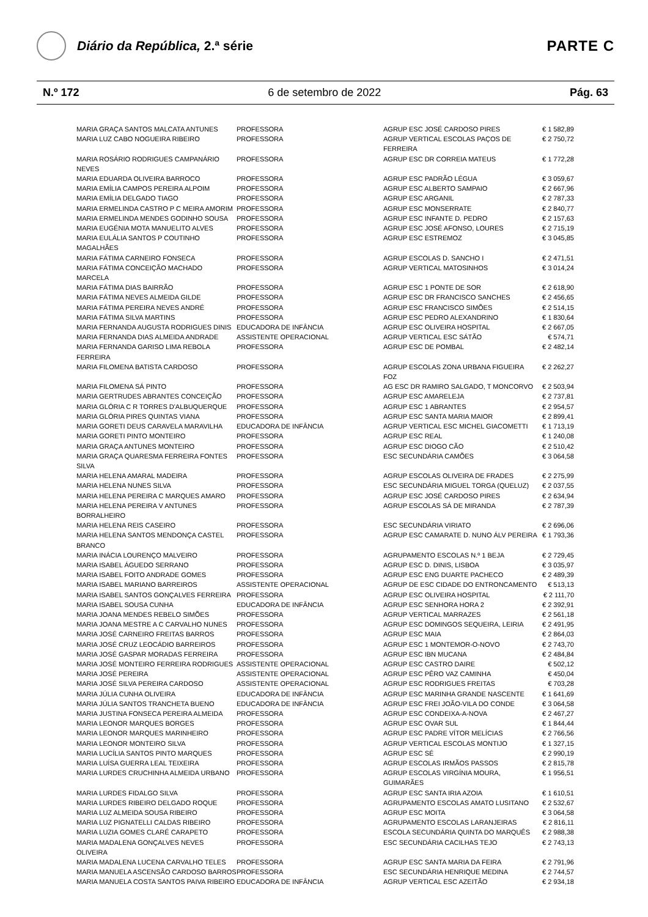Diário da República, 2.ª série PARTE C
N.º 172 6 de setembro de 2022 Pág. 63
| MARIA GRAÇA SANTOS MALCATA ANTUNES | PROFESSORA | AGRUP ESC JOSÉ CARDOSO PIRES | € 1 582,89 |
| MARIA LUZ CABO NOGUEIRA RIBEIRO | PROFESSORA | AGRUP VERTICAL ESCOLAS PAÇOS DE FERREIRA | € 2 750,72 |
| MARIA ROSÁRIO RODRIGUES CAMPANÁRIO NEVES | PROFESSORA | AGRUP ESC DR CORREIA MATEUS | € 1 772,28 |
| MARIA EDUARDA OLIVEIRA BARROCO | PROFESSORA | AGRUP ESC PADRÃO LÉGUA | € 3 059,67 |
| MARIA EMÍLIA CAMPOS PEREIRA ALPOIM | PROFESSORA | AGRUP ESC ALBERTO SAMPAIO | € 2 667,96 |
| MARIA EMÍLIA DELGADO TIAGO | PROFESSORA | AGRUP ESC ARGANIL | € 2 787,33 |
| MARIA ERMELINDA CASTRO P C MEIRA AMORIM | PROFESSORA | AGRUP ESC MONSERRATE | € 2 840,77 |
| MARIA ERMELINDA MENDES GODINHO SOUSA | PROFESSORA | AGRUP ESC INFANTE D. PEDRO | € 2 157,63 |
| MARIA EUGÉNIA MOTA MANUELITO ALVES | PROFESSORA | AGRUP ESC JOSÉ AFONSO, LOURES | € 2 715,19 |
| MARIA EULÁLIA SANTOS P COUTINHO MAGALHÃES | PROFESSORA | AGRUP ESC ESTREMOZ | € 3 045,85 |
| MARIA FÁTIMA CARNEIRO FONSECA | PROFESSORA | AGRUP ESCOLAS D. SANCHO I | € 2 471,51 |
| MARIA FÁTIMA CONCEIÇÃO MACHADO MARCELA | PROFESSORA | AGRUP VERTICAL MATOSINHOS | € 3 014,24 |
| MARIA FÁTIMA DIAS BAIRRÃO | PROFESSORA | AGRUP ESC 1 PONTE DE SOR | € 2 618,90 |
| MARIA FÁTIMA NEVES ALMEIDA GILDE | PROFESSORA | AGRUP ESC DR FRANCISCO SANCHES | € 2 456,65 |
| MARIA FÁTIMA PEREIRA NEVES ANDRÉ | PROFESSORA | AGRUP ESC FRANCISCO SIMÕES | € 2 514,15 |
| MARIA FÁTIMA SILVA MARTINS | PROFESSORA | AGRUP ESC PEDRO ALEXANDRINO | € 1 830,64 |
| MARIA FERNANDA AUGUSTA RODRIGUES DINIS | EDUCADORA DE INFÂNCIA | AGRUP ESC OLIVEIRA HOSPITAL | € 2 667,05 |
| MARIA FERNANDA DIAS ALMEIDA ANDRADE | ASSISTENTE OPERACIONAL | AGRUP VERTICAL ESC SÁTÃO | € 574,71 |
| MARIA FERNANDA GARISO LIMA REBOLA FERREIRA | PROFESSORA | AGRUP ESC DE POMBAL | € 2 482,14 |
| MARIA FILOMENA BATISTA CARDOSO | PROFESSORA | AGRUP ESCOLAS ZONA URBANA FIGUEIRA FOZ | € 2 262,27 |
| MARIA FILOMENA SÁ PINTO | PROFESSORA | AG ESC DR RAMIRO SALGADO, T MONCORVO | € 2 503,94 |
| MARIA GERTRUDES ABRANTES CONCEIÇÃO | PROFESSORA | AGRUP ESC AMARELEJA | € 2 737,81 |
| MARIA GLÓRIA C R TORRES D'ALBUQUERQUE | PROFESSORA | AGRUP ESC 1 ABRANTES | € 2 954,57 |
| MARIA GLÓRIA PIRES QUINTAS VIANA | PROFESSORA | AGRUP ESC SANTA MARIA MAIOR | € 2 899,41 |
| MARIA GORETI DEUS CARAVELA MARAVILHA | EDUCADORA DE INFÂNCIA | AGRUP VERTICAL ESC MICHEL GIACOMETTI | € 1 713,19 |
| MARIA GORETI PINTO MONTEIRO | PROFESSORA | AGRUP ESC REAL | € 1 240,08 |
| MARIA GRAÇA ANTUNES MONTEIRO | PROFESSORA | AGRUP ESC DIOGO CÃO | € 2 510,42 |
| MARIA GRAÇA QUARESMA FERREIRA FONTES SILVA | PROFESSORA | ESC SECUNDÁRIA CAMÕES | € 3 064,58 |
| MARIA HELENA AMARAL MADEIRA | PROFESSORA | AGRUP ESCOLAS OLIVEIRA DE FRADES | € 2 275,99 |
| MARIA HELENA NUNES SILVA | PROFESSORA | ESC SECUNDÁRIA MIGUEL TORGA (QUELUZ) | € 2 037,55 |
| MARIA HELENA PEREIRA C MARQUES AMARO | PROFESSORA | AGRUP ESC JOSÉ CARDOSO PIRES | € 2 634,94 |
| MARIA HELENA PEREIRA V ANTUNES BORRALHEIRO | PROFESSORA | AGRUP ESCOLAS SÁ DE MIRANDA | € 2 787,39 |
| MARIA HELENA REIS CASEIRO | PROFESSORA | ESC SECUNDÁRIA VIRIATO | € 2 696,06 |
| MARIA HELENA SANTOS MENDONÇA CASTEL BRANCO | PROFESSORA | AGRUP ESC CAMARATE D. NUNO ÁLV PEREIRA | € 1 793,36 |
| MARIA INÁCIA LOURENÇO MALVEIRO | PROFESSORA | AGRUPAMENTO ESCOLAS N.º 1 BEJA | € 2 729,45 |
| MARIA ISABEL ÁGUEDO SERRANO | PROFESSORA | AGRUP ESC D. DINIS, LISBOA | € 3 035,97 |
| MARIA ISABEL FOITO ANDRADE GOMES | PROFESSORA | AGRUP ESC ENG DUARTE PACHECO | € 2 489,39 |
| MARIA ISABEL MARIANO BARREIROS | ASSISTENTE OPERACIONAL | AGRUP DE ESC CIDADE DO ENTRONCAMENTO | € 513,13 |
| MARIA ISABEL SANTOS GONÇALVES FERREIRA | PROFESSORA | AGRUP ESC OLIVEIRA HOSPITAL | € 2 111,70 |
| MARIA ISABEL SOUSA CUNHA | EDUCADORA DE INFÂNCIA | AGRUP ESC SENHORA HORA 2 | € 2 392,91 |
| MARIA JOANA MENDES REBELO SIMÕES | PROFESSORA | AGRUP VERTICAL MARRAZES | € 2 561,18 |
| MARIA JOANA MESTRE A C CARVALHO NUNES | PROFESSORA | AGRUP ESC DOMINGOS SEQUEIRA, LEIRIA | € 2 491,95 |
| MARIA JOSÉ CARNEIRO FREITAS BARROS | PROFESSORA | AGRUP ESC MAIA | € 2 864,03 |
| MARIA JOSÉ CRUZ LEOCÁDIO BARREIROS | PROFESSORA | AGRUP ESC 1 MONTEMOR-O-NOVO | € 2 743,70 |
| MARIA JOSÉ GASPAR MORADAS FERREIRA | PROFESSORA | AGRUP ESC IBN MUCANA | € 2 484,84 |
| MARIA JOSÉ MONTEIRO FERREIRA RODRIGUES | ASSISTENTE OPERACIONAL | AGRUP ESC CASTRO DAIRE | € 502,12 |
| MARIA JOSÉ PEREIRA | ASSISTENTE OPERACIONAL | AGRUP ESC PÊRO VAZ CAMINHA | € 450,04 |
| MARIA JOSÉ SILVA PEREIRA CARDOSO | ASSISTENTE OPERACIONAL | AGRUP ESC RODRIGUES FREITAS | € 703,28 |
| MARIA JÚLIA CUNHA OLIVEIRA | EDUCADORA DE INFÂNCIA | AGRUP ESC MARINHA GRANDE NASCENTE | € 1 641,69 |
| MARIA JÚLIA SANTOS TRANCHETA BUENO | EDUCADORA DE INFÂNCIA | AGRUP ESC FREI JOÃO-VILA DO CONDE | € 3 064,58 |
| MARIA JUSTINA FONSECA PEREIRA ALMEIDA | PROFESSORA | AGRUP ESC CONDEIXA-A-NOVA | € 2 467,27 |
| MARIA LEONOR MARQUES BORGES | PROFESSORA | AGRUP ESC OVAR SUL | € 1 844,44 |
| MARIA LEONOR MARQUES MARINHEIRO | PROFESSORA | AGRUP ESC PADRE VÍTOR MELÍCIAS | € 2 766,56 |
| MARIA LEONOR MONTEIRO SILVA | PROFESSORA | AGRUP VERTICAL ESCOLAS MONTIJO | € 1 327,15 |
| MARIA LUCÍLIA SANTOS PINTO MARQUES | PROFESSORA | AGRUP ESC SÉ | € 2 990,19 |
| MARIA LUÍSA GUERRA LEAL TEIXEIRA | PROFESSORA | AGRUP ESCOLAS IRMÃOS PASSOS | € 2 815,78 |
| MARIA LURDES CRUCHINHA ALMEIDA URBANO | PROFESSORA | AGRUP ESCOLAS VIRGÍNIA MOURA, GUIMARÃES | € 1 956,51 |
| MARIA LURDES FIDALGO SILVA | PROFESSORA | AGRUP ESC SANTA IRIA AZOIA | € 1 610,51 |
| MARIA LURDES RIBEIRO DELGADO ROQUE | PROFESSORA | AGRUPAMENTO ESCOLAS AMATO LUSITANO | € 2 532,67 |
| MARIA LUZ ALMEIDA SOUSA RIBEIRO | PROFESSORA | AGRUP ESC MOITA | € 3 064,58 |
| MARIA LUZ PIGNATELLI CALDAS RIBEIRO | PROFESSORA | AGRUPAMENTO ESCOLAS LARANJEIRAS | € 2 816,11 |
| MARIA LUZIA GOMES CLARÉ CARAPETO | PROFESSORA | ESCOLA SECUNDÁRIA QUINTA DO MARQUÊS | € 2 988,38 |
| MARIA MADALENA GONÇALVES NEVES OLIVEIRA | PROFESSORA | ESC SECUNDÁRIA CACILHAS TEJO | € 2 743,13 |
| MARIA MADALENA LUCENA CARVALHO TELES | PROFESSORA | AGRUP ESC SANTA MARIA DA FEIRA | € 2 791,96 |
| MARIA MANUELA ASCENSÃO CARDOSO BARROS | PROFESSORA | ESC SECUNDÁRIA HENRIQUE MEDINA | € 2 744,57 |
| MARIA MANUELA COSTA SANTOS PAIVA RIBEIRO | EDUCADORA DE INFÂNCIA | AGRUP VERTICAL ESC AZEITÃO | € 2 934,18 |